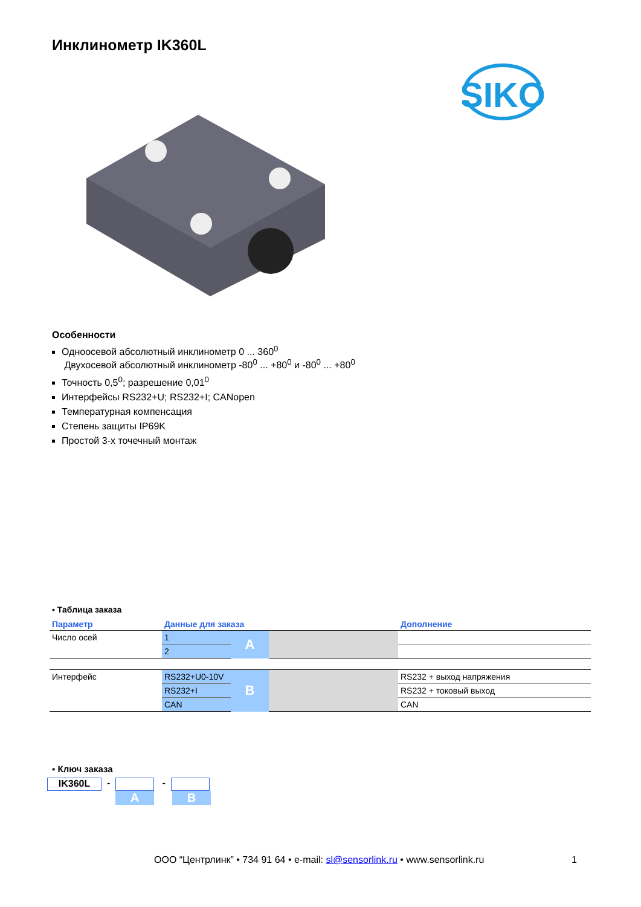Инклинометр IK360L
SIKO
Особенности
Одноосевой абсолютный инклинометр 0 ... 360<sup>0</sup>
Двухосевой абсолютный инклинометр -80<sup>0</sup> ... +80<sup>0</sup> и -80<sup>0</sup> ... +80<sup>0</sup>
Точность 0,5<sup>0</sup>; разрешение 0,01<sup>0</sup>
Интерфейсы RS232+U; RS232+I; CANopen
Температурная компенсация
Степень защиты IP69K
Простой 3-х точечный монтаж
▪ Таблица заказа
| Параметр | Данные для заказа | | | Дополнение |
| --- | --- | --- | --- | --- |
| Число осей | 1 | A | | |
| | 2 | | | |
| Интерфейс | RS232+U0-10V | B | | RS232 + выход напряжения |
| | RS232+I | | | RS232 + токовый выход |
| | CAN | | | CAN |
▪ Ключ заказа
IK360L - -
A B
ООО “Центрлинк” • 734 91 64 • e-mail: sl@sensorlink.ru • www.sensorlink.ru 1